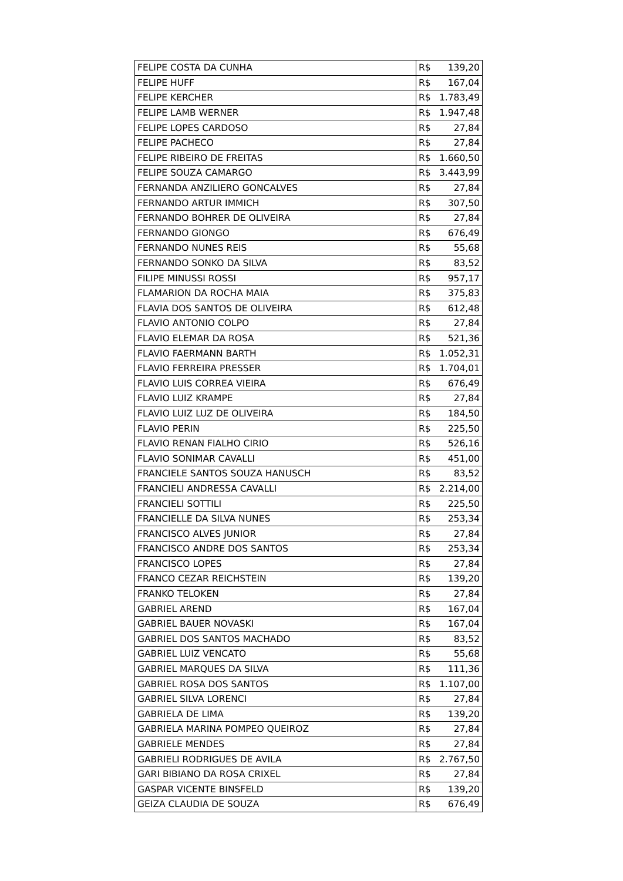| FELIPE COSTA DA CUNHA | R$ | 139,20 |
| FELIPE HUFF | R$ | 167,04 |
| FELIPE KERCHER | R$ | 1.783,49 |
| FELIPE LAMB WERNER | R$ | 1.947,48 |
| FELIPE LOPES CARDOSO | R$ | 27,84 |
| FELIPE PACHECO | R$ | 27,84 |
| FELIPE RIBEIRO DE FREITAS | R$ | 1.660,50 |
| FELIPE SOUZA CAMARGO | R$ | 3.443,99 |
| FERNANDA ANZILIERO GONCALVES | R$ | 27,84 |
| FERNANDO ARTUR IMMICH | R$ | 307,50 |
| FERNANDO BOHRER DE OLIVEIRA | R$ | 27,84 |
| FERNANDO GIONGO | R$ | 676,49 |
| FERNANDO NUNES REIS | R$ | 55,68 |
| FERNANDO SONKO DA SILVA | R$ | 83,52 |
| FILIPE MINUSSI ROSSI | R$ | 957,17 |
| FLAMARION DA ROCHA MAIA | R$ | 375,83 |
| FLAVIA DOS SANTOS DE OLIVEIRA | R$ | 612,48 |
| FLAVIO ANTONIO COLPO | R$ | 27,84 |
| FLAVIO ELEMAR DA ROSA | R$ | 521,36 |
| FLAVIO FAERMANN BARTH | R$ | 1.052,31 |
| FLAVIO FERREIRA PRESSER | R$ | 1.704,01 |
| FLAVIO LUIS CORREA VIEIRA | R$ | 676,49 |
| FLAVIO LUIZ KRAMPE | R$ | 27,84 |
| FLAVIO LUIZ LUZ DE OLIVEIRA | R$ | 184,50 |
| FLAVIO PERIN | R$ | 225,50 |
| FLAVIO RENAN FIALHO CIRIO | R$ | 526,16 |
| FLAVIO SONIMAR CAVALLI | R$ | 451,00 |
| FRANCIELE SANTOS SOUZA HANUSCH | R$ | 83,52 |
| FRANCIELI ANDRESSA CAVALLI | R$ | 2.214,00 |
| FRANCIELI SOTTILI | R$ | 225,50 |
| FRANCIELLE DA SILVA NUNES | R$ | 253,34 |
| FRANCISCO ALVES JUNIOR | R$ | 27,84 |
| FRANCISCO ANDRE DOS SANTOS | R$ | 253,34 |
| FRANCISCO LOPES | R$ | 27,84 |
| FRANCO CEZAR REICHSTEIN | R$ | 139,20 |
| FRANKO TELOKEN | R$ | 27,84 |
| GABRIEL AREND | R$ | 167,04 |
| GABRIEL BAUER NOVASKI | R$ | 167,04 |
| GABRIEL DOS SANTOS MACHADO | R$ | 83,52 |
| GABRIEL LUIZ VENCATO | R$ | 55,68 |
| GABRIEL MARQUES DA SILVA | R$ | 111,36 |
| GABRIEL ROSA DOS SANTOS | R$ | 1.107,00 |
| GABRIEL SILVA LORENCI | R$ | 27,84 |
| GABRIELA DE LIMA | R$ | 139,20 |
| GABRIELA MARINA POMPEO QUEIROZ | R$ | 27,84 |
| GABRIELE MENDES | R$ | 27,84 |
| GABRIELI RODRIGUES DE AVILA | R$ | 2.767,50 |
| GARI BIBIANO DA ROSA CRIXEL | R$ | 27,84 |
| GASPAR VICENTE BINSFELD | R$ | 139,20 |
| GEIZA CLAUDIA DE SOUZA | R$ | 676,49 |